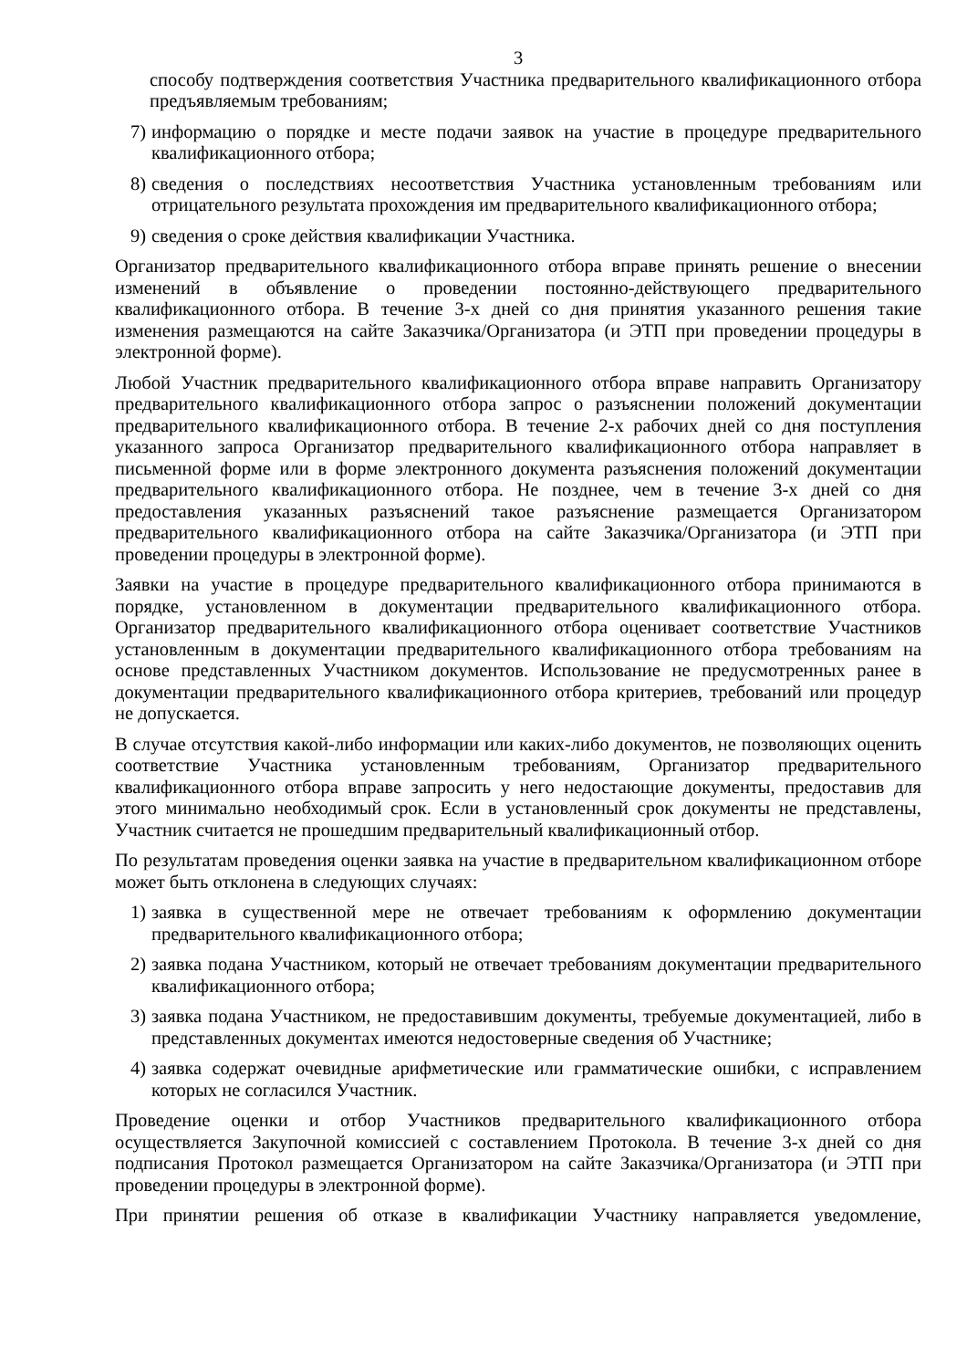3
способу подтверждения соответствия Участника предварительного квалификационного отбора предъявляемым требованиям;
7) информацию о порядке и месте подачи заявок на участие в процедуре предварительного квалификационного отбора;
8) сведения о последствиях несоответствия Участника установленным требованиям или отрицательного результата прохождения им предварительного квалификационного отбора;
9) сведения о сроке действия квалификации Участника.
Организатор предварительного квалификационного отбора вправе принять решение о внесении изменений в объявление о проведении постоянно-действующего предварительного квалификационного отбора. В течение 3-х дней со дня принятия указанного решения такие изменения размещаются на сайте Заказчика/Организатора (и ЭТП при проведении процедуры в электронной форме).
Любой Участник предварительного квалификационного отбора вправе направить Организатору предварительного квалификационного отбора запрос о разъяснении положений документации предварительного квалификационного отбора. В течение 2-х рабочих дней со дня поступления указанного запроса Организатор предварительного квалификационного отбора направляет в письменной форме или в форме электронного документа разъяснения положений документации предварительного квалификационного отбора. Не позднее, чем в течение 3-х дней со дня предоставления указанных разъяснений такое разъяснение размещается Организатором предварительного квалификационного отбора на сайте Заказчика/Организатора (и ЭТП при проведении процедуры в электронной форме).
Заявки на участие в процедуре предварительного квалификационного отбора принимаются в порядке, установленном в документации предварительного квалификационного отбора. Организатор предварительного квалификационного отбора оценивает соответствие Участников установленным в документации предварительного квалификационного отбора требованиям на основе представленных Участником документов. Использование не предусмотренных ранее в документации предварительного квалификационного отбора критериев, требований или процедур не допускается.
В случае отсутствия какой-либо информации или каких-либо документов, не позволяющих оценить соответствие Участника установленным требованиям, Организатор предварительного квалификационного отбора вправе запросить у него недостающие документы, предоставив для этого минимально необходимый срок. Если в установленный срок документы не представлены, Участник считается не прошедшим предварительный квалификационный отбор.
По результатам проведения оценки заявка на участие в предварительном квалификационном отборе может быть отклонена в следующих случаях:
1) заявка в существенной мере не отвечает требованиям к оформлению документации предварительного квалификационного отбора;
2) заявка подана Участником, который не отвечает требованиям документации предварительного квалификационного отбора;
3) заявка подана Участником, не предоставившим документы, требуемые документацией, либо в представленных документах имеются недостоверные сведения об Участнике;
4) заявка содержат очевидные арифметические или грамматические ошибки, с исправлением которых не согласился Участник.
Проведение оценки и отбор Участников предварительного квалификационного отбора осуществляется Закупочной комиссией с составлением Протокола. В течение 3-х дней со дня подписания Протокол размещается Организатором на сайте Заказчика/Организатора (и ЭТП при проведении процедуры в электронной форме).
При принятии решения об отказе в квалификации Участнику направляется уведомление,